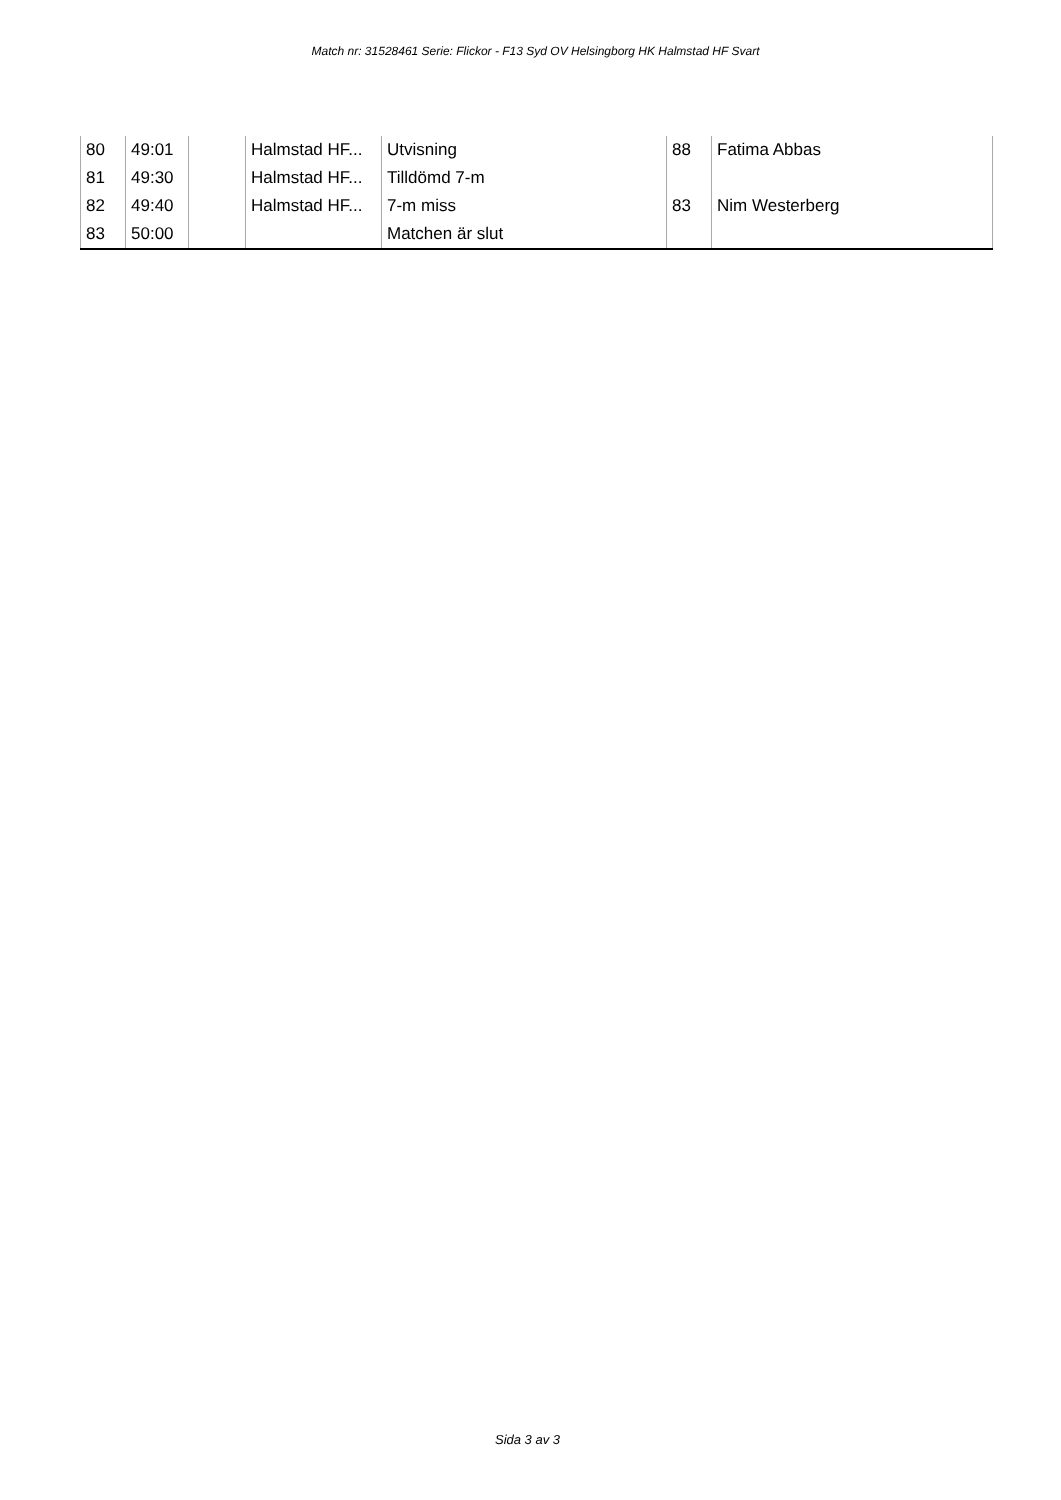Match nr: 31528461 Serie: Flickor - F13 Syd OV Helsingborg HK Halmstad HF Svart
| 80 | 49:01 | | Halmstad HF... | Utvisning | 88 | Fatima Abbas |
| 81 | 49:30 | | Halmstad HF... | Tilldömd 7-m | | |
| 82 | 49:40 | | Halmstad HF... | 7-m miss | 83 | Nim Westerberg |
| 83 | 50:00 | | | Matchen är slut | | |
Sida 3 av 3